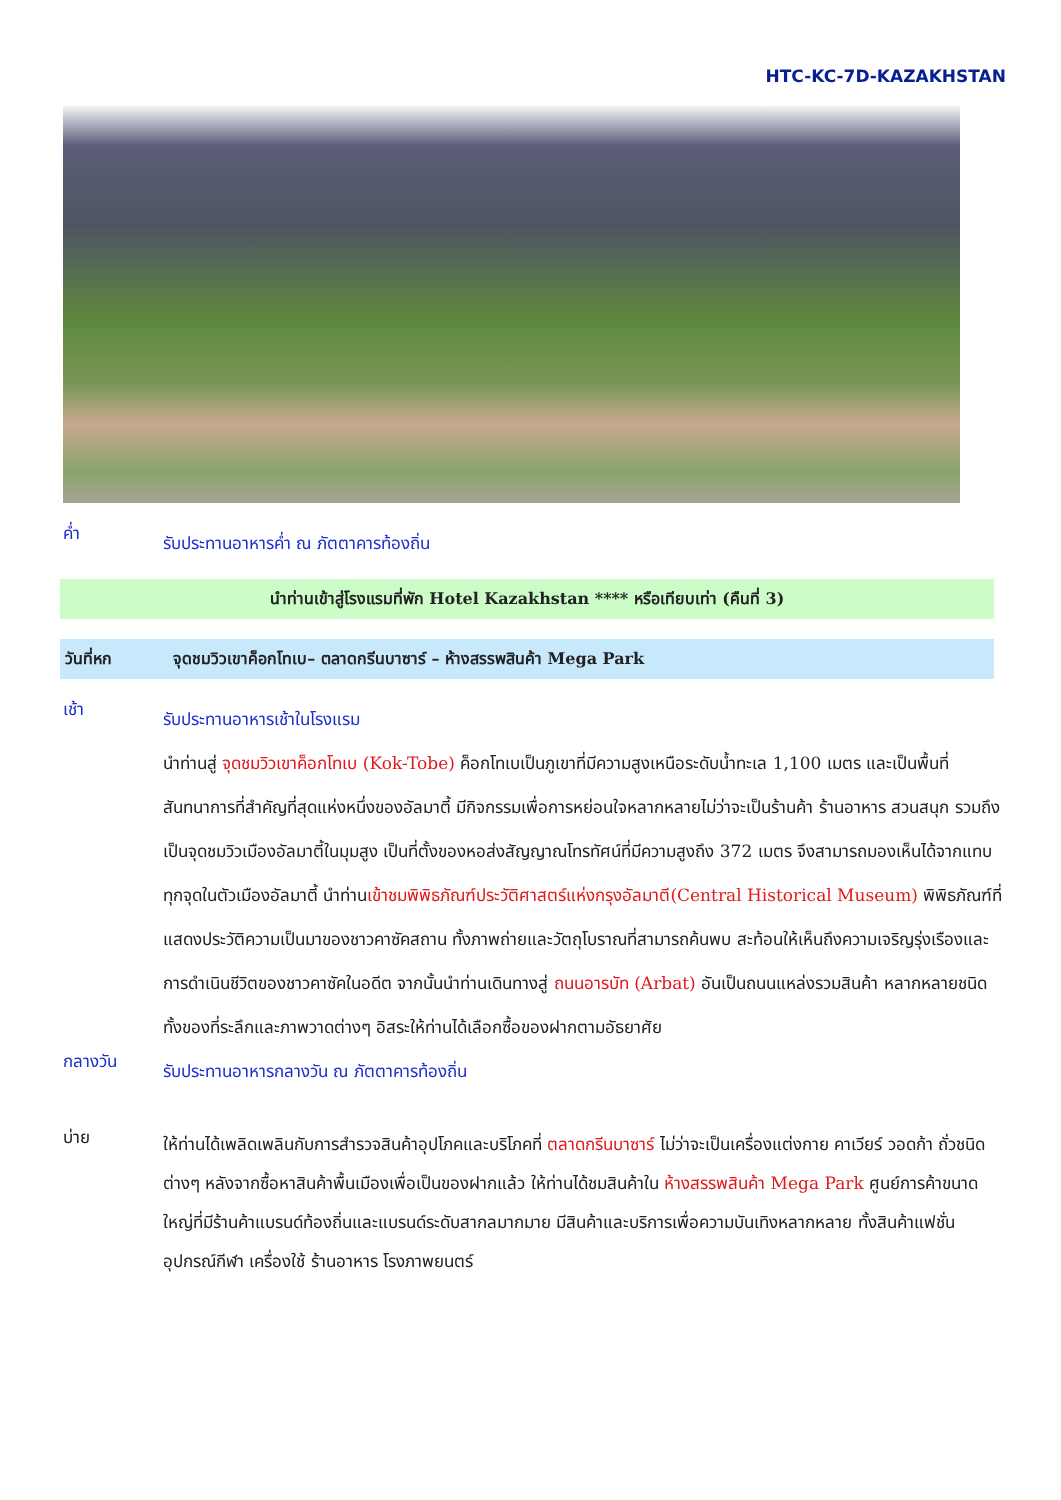HTC-KC-7D-KAZAKHSTAN
ค่ำ
รับประทานอาหารค่ำ ณ ภัตตาคารท้องถิ่น
นำท่านเข้าสู่โรงแรมที่พัก Hotel Kazakhstan **** หรือเทียบเท่า (คืนที่ 3)
วันที่หก จุดชมวิวเขาค็อกโทเบ– ตลาดกรีนบาซาร์ – ห้างสรรพสินค้า Mega Park
เช้า
รับประทานอาหารเช้าในโรงแรม
นำท่านสู่ จุดชมวิวเขาค็อกโทเบ (Kok-Tobe) ค็อกโทเบเป็นภูเขาที่มีความสูงเหนือระดับน้ำทะเล 1,100 เมตร และเป็นพื้นที่สันทนาการที่สำคัญที่สุดแห่งหนึ่งของอัลมาตี้ มีกิจกรรมเพื่อการหย่อนใจหลากหลายไม่ว่าจะเป็นร้านค้า ร้านอาหาร สวนสนุก รวมถึงเป็นจุดชมวิวเมืองอัลมาตี้ในมุมสูง เป็นที่ตั้งของหอส่งสัญญาณโทรทัศน์ที่มีความสูงถึง 372 เมตร จึงสามารถมองเห็นได้จากแทบทุกจุดในตัวเมืองอัลมาตี้ นำท่านเข้าชมพิพิธภัณฑ์ประวัติศาสตร์แห่งกรุงอัลมาตี(Central Historical Museum) พิพิธภัณฑ์ที่แสดงประวัติความเป็นมาของชาวคาซัคสถาน ทั้งภาพถ่ายและวัตถุโบราณที่สามารถค้นพบ สะท้อนให้เห็นถึงความเจริญรุ่งเรืองและการดำเนินชีวิตของชาวคาซัคในอดีต จากนั้นนำท่านเดินทางสู่ ถนนอารบัท (Arbat) อันเป็นถนนแหล่งรวมสินค้า หลากหลายชนิด ทั้งของที่ระลึกและภาพวาดต่างๆ อิสระให้ท่านได้เลือกซื้อของฝากตามอัธยาศัย
กลางวัน
รับประทานอาหารกลางวัน ณ ภัตตาคารท้องถิ่น
บ่าย
ให้ท่านได้เพลิดเพลินกับการสำรวจสินค้าอุปโภคและบริโภคที่ ตลาดกรีนบาซาร์ ไม่ว่าจะเป็นเครื่องแต่งกาย คาเวียร์ วอดก้า ถั่วชนิดต่างๆ หลังจากซื้อหาสินค้าพื้นเมืองเพื่อเป็นของฝากแล้ว ให้ท่านได้ชมสินค้าใน ห้างสรรพสินค้า Mega Park ศูนย์การค้าขนาดใหญ่ที่มีร้านค้าแบรนด์ท้องถิ่นและแบรนด์ระดับสากลมากมาย มีสินค้าและบริการเพื่อความบันเทิงหลากหลาย ทั้งสินค้าแฟชั่น อุปกรณ์กีฬา เครื่องใช้ ร้านอาหาร โรงภาพยนตร์